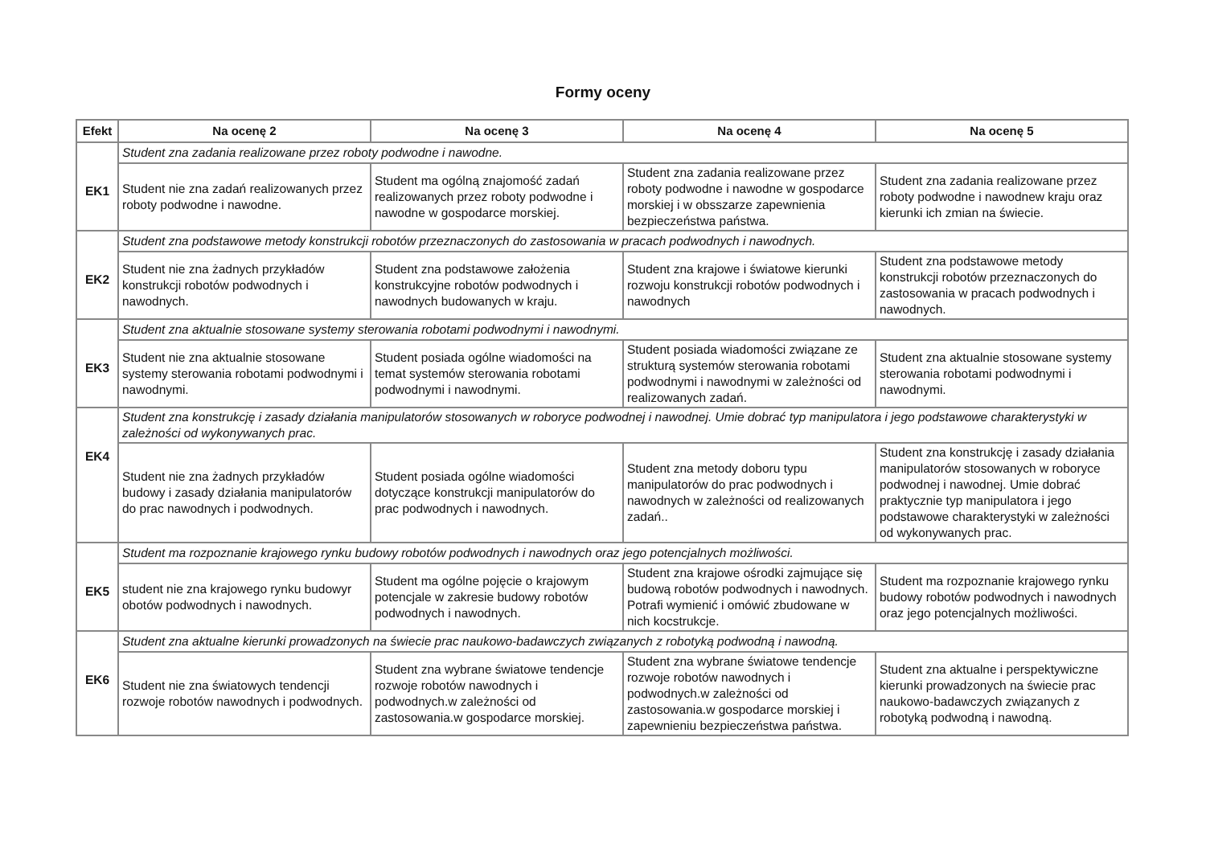Formy oceny
| Efekt | Na ocenę 2 | Na ocenę 3 | Na ocenę 4 | Na ocenę 5 |
| --- | --- | --- | --- | --- |
| EK1 | Student zna zadania realizowane przez roboty podwodne i nawodne. | | | |
| | Student nie zna zadań realizowanych przez roboty podwodne i nawodne. | Student ma ogólną znajomość zadań realizowanych przez roboty podwodne i nawodne w gospodarce morskiej. | Student zna zadania realizowane przez roboty podwodne i nawodne w gospodarce morskiej i w obsszarze zapewnienia bezpieczeństwa państwa. | Student zna zadania realizowane przez roboty podwodne i nawodnew kraju oraz kierunki ich zmian na świecie. |
| EK2 | Student zna podstawowe metody konstrukcji robotów przeznaczonych do zastosowania w pracach podwodnych i nawodnych. | | | |
| | Student nie zna żadnych przykładów konstrukcji robotów podwodnych i nawodnych. | Student zna podstawowe założenia konstrukcyjne robotów podwodnych i nawodnych budowanych w kraju. | Student zna krajowe i światowe kierunki rozwoju konstrukcji robotów podwodnych i nawodnych | Student zna podstawowe metody konstrukcji robotów przeznaczonych do zastosowania w pracach podwodnych i nawodnych. |
| EK3 | Student zna aktualnie stosowane systemy sterowania robotami podwodnymi i nawodnymi. | | | |
| | Student nie zna aktualnie stosowane systemy sterowania robotami podwodnymi i nawodnymi. | Student posiada ogólne wiadomości na temat systemów sterowania robotami podwodnymi i nawodnymi. | Student posiada wiadomości związane ze strukturą systemów sterowania robotami podwodnymi i nawodnymi w zależności od realizowanych zadań. | Student zna aktualnie stosowane systemy sterowania robotami podwodnymi i nawodnymi. |
| EK4 | Student zna konstrukcję i zasady działania manipulatorów stosowanych w roboryce podwodnej i nawodnej. Umie dobrać typ manipulatora i jego podstawowe charakterystyki w zależności od wykonywanych prac. | | | |
| | Student nie zna żadnych przykładów budowy i zasady działania manipulatorów do prac nawodnych i podwodnych. | Student posiada ogólne wiadomości dotyczące konstrukcji manipulatorów do prac podwodnych i nawodnych. | Student zna metody doboru typu manipulatorów do prac podwodnych i nawodnych w zależności od realizowanych zadań.. | Student zna konstrukcję i zasady działania manipulatorów stosowanych w roboryce podwodnej i nawodnej. Umie dobrać praktycznie typ manipulatora i jego podstawowe charakterystyki w zależności od wykonywanych prac. |
| EK5 | Student ma rozpoznanie krajowego rynku budowy robotów podwodnych i nawodnych oraz jego potencjalnych możliwości. | | | |
| | student nie zna krajowego rynku budowyr obotów podwodnych i nawodnych. | Student ma ogólne pojęcie o krajowym potencjale w zakresie budowy robotów podwodnych i nawodnych. | Student zna krajowe ośrodki zajmujące się budową robotów podwodnych i nawodnych. Potrafi wymienić i omówić zbudowane w nich kocstrukcje. | Student ma rozpoznanie krajowego rynku budowy robotów podwodnych i nawodnych oraz jego potencjalnych możliwości. |
| EK6 | Student zna aktualne kierunki prowadzonych na świecie prac naukowo-badawczych związanych z robotyką podwodną i nawodną. | | | |
| | Student nie zna światowych tendencji rozwoje robotów nawodnych i podwodnych. | Student zna wybrane światowe tendencje rozwoje robotów nawodnych i podwodnych.w zależności od zastosowania.w gospodarce morskiej. | Student zna wybrane światowe tendencje rozwoje robotów nawodnych i podwodnych.w zależności od zastosowania.w gospodarce morskiej i zapewnieniu bezpieczeństwa państwa. | Student zna aktualne i perspektywiczne kierunki prowadzonych na świecie prac naukowo-badawczych związanych z robotyką podwodną i nawodną. |